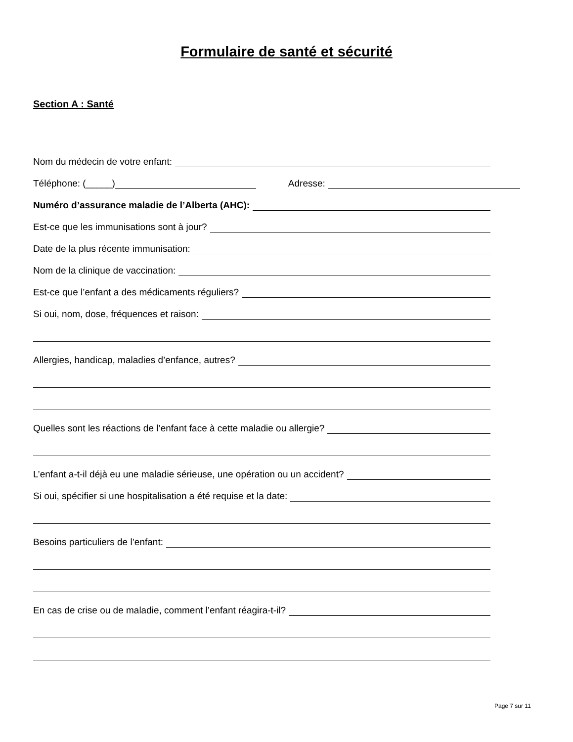Formulaire de santé et sécurité
Section A : Santé
Nom du médecin de votre enfant:
Téléphone: (_____) Adresse:
Numéro d’assurance maladie de l’Alberta (AHC):
Est-ce que les immunisations sont à jour?
Date de la plus récente immunisation:
Nom de la clinique de vaccination:
Est-ce que l’enfant a des médicaments réguliers?
Si oui, nom, dose, fréquences et raison:
Allergies, handicap, maladies d’enfance, autres?
Quelles sont les réactions de l’enfant face à cette maladie ou allergie?
L’enfant a-t-il déjà eu une maladie sérieuse, une opération ou un accident?
Si oui, spécifier si une hospitalisation a été requise et la date:
Besoins particuliers de l’enfant:
En cas de crise ou de maladie, comment l’enfant réagira-t-il?
Page 7 sur 11